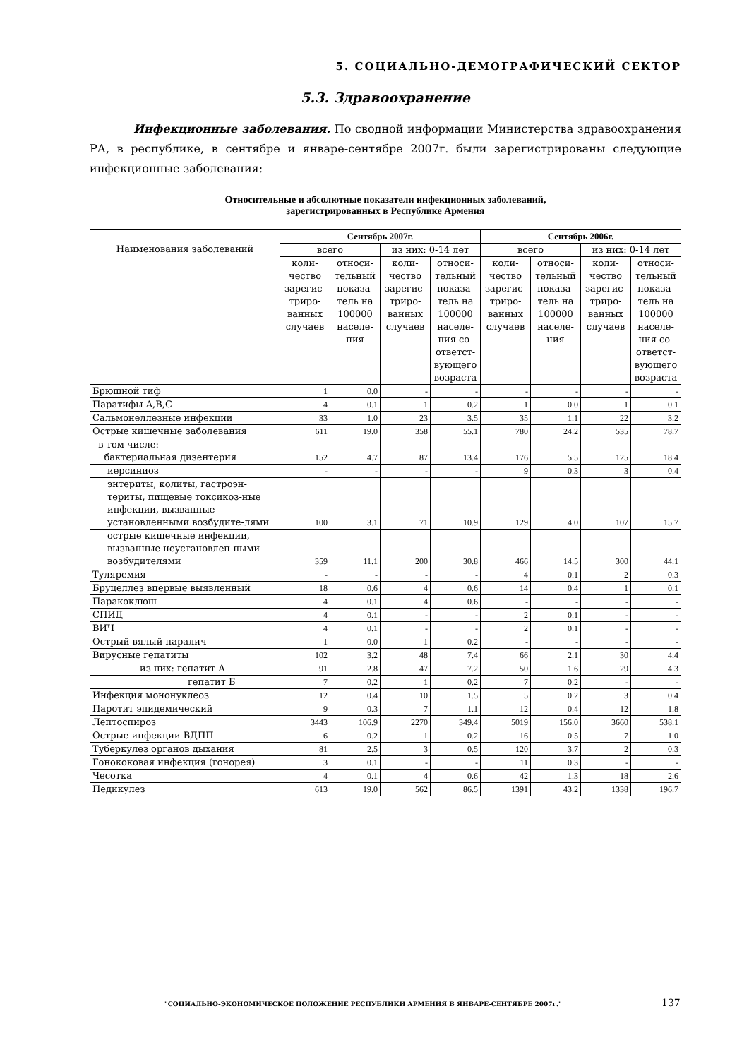5. СОЦИАЛЬНО-ДЕМОГРАФИЧЕСКИЙ СЕКТОР
5.3. Здравоохранение
Инфекционные заболевания. По сводной информации Министерства здравоохранения РА, в республике, в сентябре и январе-сентябре 2007г. были зарегистрированы следующие инфекционные заболевания:
Относительные и абсолютные показатели инфекционных заболеваний,
зарегистрированных в Республике Армения
| Наименования заболеваний | Сентябрь 2007г. | | | | Сентябрь 2006г. | | | |
| --- | --- | --- | --- | --- | --- | --- | --- | --- |
| | всего | | из них: 0-14 лет | | всего | | из них: 0-14 лет | |
| | коли-чество зарегис-триро-ванных случаев | относи-тельный показа-тель на 100000 населе-ния | коли-чество зарегис-триро-ванных случаев | относи-тельный показа-тель на 100000 населе-ния со-ответст-вующего возраста | коли-чество зарегис-триро-ванных случаев | относи-тельный показа-тель на 100000 населе-ния | коли-чество зарегис-триро-ванных случаев | относи-тельный показа-тель на 100000 населе-ния со-ответст-вующего возраста |
| Брюшной тиф | 1 | 0.0 | - | - | - | - | - | - |
| Паратифы A,B,C | 4 | 0.1 | 1 | 0.2 | 1 | 0.0 | 1 | 0.1 |
| Сальмонеллезные инфекции | 33 | 1.0 | 23 | 3.5 | 35 | 1.1 | 22 | 3.2 |
| Острые кишечные заболевания | 611 | 19.0 | 358 | 55.1 | 780 | 24.2 | 535 | 78.7 |
| в том числе: бактериальная дизентерия | 152 | 4.7 | 87 | 13.4 | 176 | 5.5 | 125 | 18.4 |
| иерсиниоз | - | - | - | - | 9 | 0.3 | 3 | 0.4 |
| энтериты, колиты, гастроэн-териты, пищевые токсикоз-ные инфекции, вызванные установленными возбудите-лями | 100 | 3.1 | 71 | 10.9 | 129 | 4.0 | 107 | 15.7 |
| острые кишечные инфекции, вызванные неустановлен-ными возбудителями | 359 | 11.1 | 200 | 30.8 | 466 | 14.5 | 300 | 44.1 |
| Туляремия | - | - | - | - | 4 | 0.1 | 2 | 0.3 |
| Бруцеллез впервые выявленный | 18 | 0.6 | 4 | 0.6 | 14 | 0.4 | 1 | 0.1 |
| Паракоклюш | 4 | 0.1 | 4 | 0.6 | - | - | - | - |
| СПИД | 4 | 0.1 | - | - | 2 | 0.1 | - | - |
| ВИЧ | 4 | 0.1 | - | - | 2 | 0.1 | - | - |
| Острый вялый паралич | 1 | 0.0 | 1 | 0.2 | - | - | - | - |
| Вирусные гепатиты | 102 | 3.2 | 48 | 7.4 | 66 | 2.1 | 30 | 4.4 |
| из них: гепатит А | 91 | 2.8 | 47 | 7.2 | 50 | 1.6 | 29 | 4.3 |
| гепатит Б | 7 | 0.2 | 1 | 0.2 | 7 | 0.2 | - | - |
| Инфекция мононуклеоз | 12 | 0.4 | 10 | 1.5 | 5 | 0.2 | 3 | 0.4 |
| Паротит эпидемический | 9 | 0.3 | 7 | 1.1 | 12 | 0.4 | 12 | 1.8 |
| Лептоспироз | 3443 | 106.9 | 2270 | 349.4 | 5019 | 156.0 | 3660 | 538.1 |
| Острые инфекции ВДПП | 6 | 0.2 | 1 | 0.2 | 16 | 0.5 | 7 | 1.0 |
| Туберкулез органов дыхания | 81 | 2.5 | 3 | 0.5 | 120 | 3.7 | 2 | 0.3 |
| Гонококовая инфекция (гонорея) | 3 | 0.1 | - | - | 11 | 0.3 | - | - |
| Чесотка | 4 | 0.1 | 4 | 0.6 | 42 | 1.3 | 18 | 2.6 |
| Педикулез | 613 | 19.0 | 562 | 86.5 | 1391 | 43.2 | 1338 | 196.7 |
"СОЦИАЛЬНО-ЭКОНОМИЧЕСКОЕ ПОЛОЖЕНИЕ РЕСПУБЛИКИ АРМЕНИЯ В ЯНВАРЕ-СЕНТЯБРЕ 2007г." 137